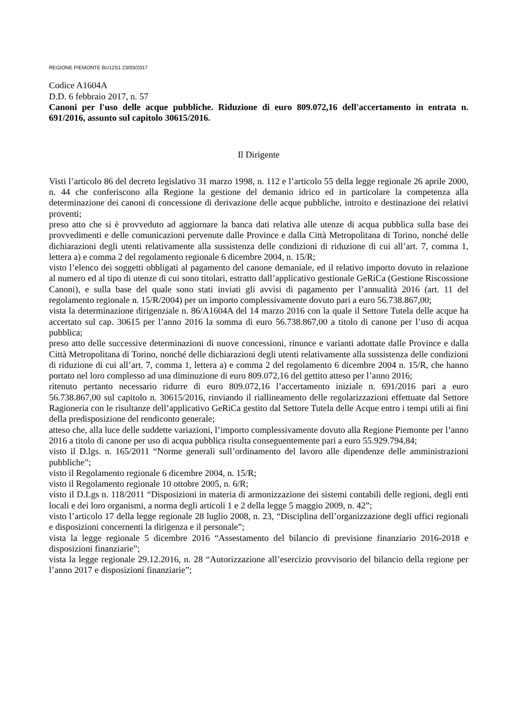REGIONE PIEMONTE BU12S1 23/03/2017
Codice A1604A
D.D. 6 febbraio 2017, n. 57
Canoni per l'uso delle acque pubbliche. Riduzione di euro 809.072,16 dell'accertamento in entrata n. 691/2016, assunto sul capitolo 30615/2016.
Il Dirigente
Visti l’articolo 86 del decreto legislativo 31 marzo 1998, n. 112 e l’articolo 55 della legge regionale 26 aprile 2000, n. 44 che conferiscono alla Regione la gestione del demanio idrico ed in particolare la competenza alla determinazione dei canoni di concessione di derivazione delle acque pubbliche, introito e destinazione dei relativi proventi;
preso atto che si è provveduto ad aggiornare la banca dati relativa alle utenze di acqua pubblica sulla base dei provvedimenti e delle comunicazioni pervenute dalle Province e dalla Città Metropolitana di Torino, nonché delle dichiarazioni degli utenti relativamente alla sussistenza delle condizioni di riduzione di cui all’art. 7, comma 1, lettera a) e comma 2 del regolamento regionale 6 dicembre 2004, n. 15/R;
visto l’elenco dei soggetti obbligati al pagamento del canone demaniale, ed il relativo importo dovuto in relazione al numero ed al tipo di utenze di cui sono titolari, estratto dall’applicativo gestionale GeRiCa (Gestione Riscossione Canoni), e sulla base del quale sono stati inviati gli avvisi di pagamento per l’annualità 2016 (art. 11 del regolamento regionale n. 15/R/2004) per un importo complessivamente dovuto pari a euro 56.738.867,00;
vista la determinazione dirigenziale n. 86/A1604A del 14 marzo 2016 con la quale il Settore Tutela delle acque ha accertato sul cap. 30615 per l’anno 2016 la somma di euro 56.738.867,00 a titolo di canone per l’uso di acqua pubblica;
preso atto delle successive determinazioni di nuove concessioni, rinunce e varianti adottate dalle Province e dalla Città Metropolitana di Torino, nonché delle dichiarazioni degli utenti relativamente alla sussistenza delle condizioni di riduzione di cui all’art. 7, comma 1, lettera a) e comma 2 del regolamento 6 dicembre 2004 n. 15/R, che hanno portato nel loro complesso ad una diminuzione di euro 809.072,16 del gettito atteso per l’anno 2016;
ritenuto pertanto necessario ridurre di euro 809.072,16 l’accertamento iniziale n. 691/2016 pari a euro 56.738.867,00 sul capitolo n. 30615/2016, rinviando il riallineamento delle regolarizzazioni effettuate dal Settore Ragioneria con le risultanze dell’applicativo GeRiCa gestito dal Settore Tutela delle Acque entro i tempi utili ai fini della predisposizione del rendiconto generale;
atteso che, alla luce delle suddette variazioni, l’importo complessivamente dovuto alla Regione Piemonte per l’anno 2016 a titolo di canone per uso di acqua pubblica risulta conseguentemente pari a euro 55.929.794,84;
visto il D.lgs. n. 165/2011 “Norme generali sull’ordinamento del lavoro alle dipendenze delle amministrazioni pubbliche”;
visto il Regolamento regionale 6 dicembre 2004, n. 15/R;
visto il Regolamento regionale 10 ottobre 2005, n. 6/R;
visto il D.Lgs n. 118/2011 “Disposizioni in materia di armonizzazione dei sistemi contabili delle regioni, degli enti locali e dei loro organismi, a norma degli articoli 1 e 2 della legge 5 maggio 2009, n. 42”;
visto l’articolo 17 della legge regionale 28 luglio 2008, n. 23, “Disciplina dell’organizzazione degli uffici regionali e disposizioni concernenti la dirigenza e il personale”;
vista la legge regionale 5 dicembre 2016 “Assestamento del bilancio di previsione finanziario 2016-2018 e disposizioni finanziarie”;
vista la legge regionale 29.12.2016, n. 28 “Autorizzazione all’esercizio provvisorio del bilancio della regione per l’anno 2017 e disposizioni finanziarie”;